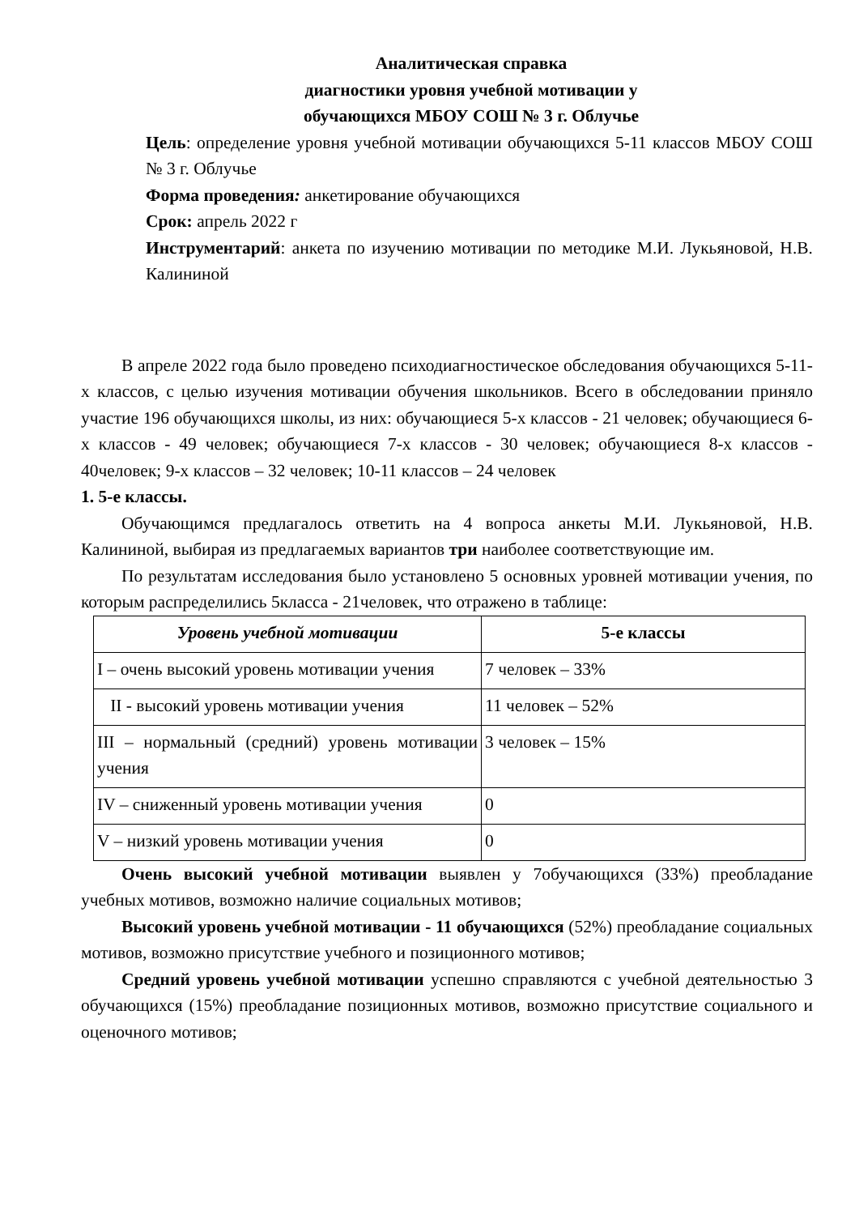Аналитическая справка
диагностики уровня учебной мотивации у
обучающихся МБОУ СОШ № 3 г. Облучье
Цель: определение уровня учебной мотивации обучающихся 5-11 классов МБОУ СОШ № 3 г. Облучье
Форма проведения: анкетирование обучающихся
Срок: апрель 2022 г
Инструментарий: анкета по изучению мотивации по методике М.И. Лукьяновой, Н.В. Калининой
В апреле 2022 года было проведено психодиагностическое обследования обучающихся 5-11-х классов, с целью изучения мотивации обучения школьников. Всего в обследовании приняло участие 196 обучающихся школы, из них: обучающиеся 5-х классов - 21 человек; обучающиеся 6-х классов - 49 человек; обучающиеся 7-х классов - 30 человек; обучающиеся 8-х классов - 40человек; 9-х классов – 32 человек; 10-11 классов – 24 человек
1. 5-е классы.
Обучающимся предлагалось ответить на 4 вопроса анкеты М.И. Лукьяновой, Н.В. Калининой, выбирая из предлагаемых вариантов три наиболее соответствующие им.
По результатам исследования было установлено 5 основных уровней мотивации учения, по которым распределились 5класса - 21человек, что отражено в таблице:
| Уровень учебной мотивации | 5-е классы |
| --- | --- |
| I – очень высокий уровень мотивации учения | 7 человек – 33% |
| II - высокий уровень мотивации учения | 11 человек – 52% |
| III – нормальный (средний) уровень мотивации учения | 3 человек – 15% |
| IV – сниженный уровень мотивации учения | 0 |
| V – низкий уровень мотивации учения | 0 |
Очень высокий учебной мотивации выявлен у 7обучающихся (33%) преобладание учебных мотивов, возможно наличие социальных мотивов;
Высокий уровень учебной мотивации - 11 обучающихся (52%) преобладание социальных мотивов, возможно присутствие учебного и позиционного мотивов;
Средний уровень учебной мотивации успешно справляются с учебной деятельностью 3 обучающихся (15%) преобладание позиционных мотивов, возможно присутствие социального и оценочного мотивов;